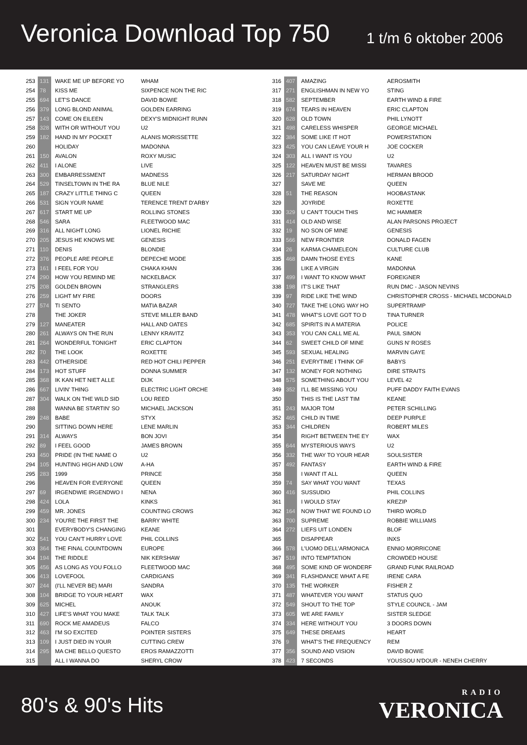Veronica Download Top 750
1 t/m 6 oktober 2006
| 253 | 131 | WAKE ME UP BEFORE YO | WHAM |
| 254 | 78 | KISS ME | SIXPENCE NON THE RIC |
| 255 | 694 | LET'S DANCE | DAVID BOWIE |
| 256 | 379 | LONG BLOND ANIMAL | GOLDEN EARRING |
| 257 | 143 | COME ON EILEEN | DEXY'S MIDNIGHT RUNN |
| 258 | 328 | WITH OR WITHOUT YOU | U2 |
| 259 | 182 | HAND IN MY POCKET | ALANIS MORISSETTE |
| 260 | | HOLIDAY | MADONNA |
| 261 | 150 | AVALON | ROXY MUSIC |
| 262 | 411 | I ALONE | LIVE |
| 263 | 300 | EMBARRESSMENT | MADNESS |
| 264 | 529 | TINSELTOWN IN THE RA | BLUE NILE |
| 265 | 187 | CRAZY LITTLE THING C | QUEEN |
| 266 | 531 | SIGN YOUR NAME | TERENCE TRENT D'ARBY |
| 267 | 617 | START ME UP | ROLLING STONES |
| 268 | 546 | SARA | FLEETWOOD MAC |
| 269 | 316 | ALL NIGHT LONG | LIONEL RICHIE |
| 270 | 205 | JESUS HE KNOWS ME | GENESIS |
| 271 | 110 | DENIS | BLONDIE |
| 272 | 376 | PEOPLE ARE PEOPLE | DEPECHE MODE |
| 273 | 161 | I FEEL FOR YOU | CHAKA KHAN |
| 274 | 290 | HOW YOU REMIND ME | NICKELBACK |
| 275 | 208 | GOLDEN BROWN | STRANGLERS |
| 276 | 259 | LIGHT MY FIRE | DOORS |
| 277 | 574 | TI SENTO | MATIA BAZAR |
| 278 | | THE JOKER | STEVE MILLER BAND |
| 279 | 127 | MANEATER | HALL AND OATES |
| 280 | 261 | ALWAYS ON THE RUN | LENNY KRAVITZ |
| 281 | 264 | WONDERFUL TONIGHT | ERIC CLAPTON |
| 282 | 70 | THE LOOK | ROXETTE |
| 283 | 442 | OTHERSIDE | RED HOT CHILI PEPPER |
| 284 | 173 | HOT STUFF | DONNA SUMMER |
| 285 | 368 | IK KAN HET NIET ALLE | DIJK |
| 286 | 667 | LIVIN' THING | ELECTRIC LIGHT ORCHE |
| 287 | 304 | WALK ON THE WILD SID | LOU REED |
| 288 | | WANNA BE STARTIN' SO | MICHAEL JACKSON |
| 289 | 248 | BABE | STYX |
| 290 | | SITTING DOWN HERE | LENE MARLIN |
| 291 | 314 | ALWAYS | BON JOVI |
| 292 | 89 | I FEEL GOOD | JAMES BROWN |
| 293 | 450 | PRIDE (IN THE NAME O | U2 |
| 294 | 105 | HUNTING HIGH AND LOW | A-HA |
| 295 | 283 | 1999 | PRINCE |
| 296 | | HEAVEN FOR EVERYONE | QUEEN |
| 297 | 69 | IRGENDWIE IRGENDWO I | NENA |
| 298 | 424 | LOLA | KINKS |
| 299 | 459 | MR. JONES | COUNTING CROWS |
| 300 | 234 | YOU'RE THE FIRST THE | BARRY WHITE |
| 301 | | EVERYBODY'S CHANGING | KEANE |
| 302 | 541 | YOU CAN'T HURRY LOVE | PHIL COLLINS |
| 303 | 364 | THE FINAL COUNTDOWN | EUROPE |
| 304 | 194 | THE RIDDLE | NIK KERSHAW |
| 305 | 456 | AS LONG AS YOU FOLLO | FLEETWOOD MAC |
| 306 | 413 | LOVEFOOL | CARDIGANS |
| 307 | 244 | (I'LL NEVER BE) MARI | SANDRA |
| 308 | 104 | BRIDGE TO YOUR HEART | WAX |
| 309 | 625 | MICHEL | ANOUK |
| 310 | 427 | LIFE'S WHAT YOU MAKE | TALK TALK |
| 311 | 690 | ROCK ME AMADEUS | FALCO |
| 312 | 463 | I'M SO EXCITED | POINTER SISTERS |
| 313 | 109 | I JUST DIED IN YOUR | CUTTING CREW |
| 314 | 295 | MA CHE BELLO QUESTO | EROS RAMAZZOTTI |
| 315 | | ALL I WANNA DO | SHERYL CROW |
| 316 | 407 | AMAZING | AEROSMITH |
| 317 | 271 | ENGLISHMAN IN NEW YO | STING |
| 318 | 582 | SEPTEMBER | EARTH WIND & FIRE |
| 319 | 674 | TEARS IN HEAVEN | ERIC CLAPTON |
| 320 | 628 | OLD TOWN | PHIL LYNOTT |
| 321 | 498 | CARELESS WHISPER | GEORGE MICHAEL |
| 322 | 384 | SOME LIKE IT HOT | POWERSTATION |
| 323 | 425 | YOU CAN LEAVE YOUR H | JOE COCKER |
| 324 | 303 | ALL I WANT IS YOU | U2 |
| 325 | 122 | HEAVEN MUST BE MISSI | TAVARES |
| 326 | 217 | SATURDAY NIGHT | HERMAN BROOD |
| 327 | | SAVE ME | QUEEN |
| 328 | 51 | THE REASON | HOOBASTANK |
| 329 | | JOYRIDE | ROXETTE |
| 330 | 329 | U CAN'T TOUCH THIS | MC HAMMER |
| 331 | 414 | OLD AND WISE | ALAN PARSONS PROJECT |
| 332 | 19 | NO SON OF MINE | GENESIS |
| 333 | 566 | NEW FRONTIER | DONALD FAGEN |
| 334 | 26 | KARMA CHAMELEON | CULTURE CLUB |
| 335 | 468 | DAMN THOSE EYES | KANE |
| 336 | | LIKE A VIRGIN | MADONNA |
| 337 | 499 | I WANT TO KNOW WHAT | FOREIGNER |
| 338 | 198 | IT'S LIKE THAT | RUN DMC - JASON NEVINS |
| 339 | 97 | RIDE LIKE THE WIND | CHRISTOPHER CROSS - MICHAEL MCDONALD |
| 340 | 727 | TAKE THE LONG WAY HO | SUPERTRAMP |
| 341 | 478 | WHAT'S LOVE GOT TO D | TINA TURNER |
| 342 | 685 | SPIRITS IN A MATERIA | POLICE |
| 343 | 353 | YOU CAN CALL ME AL | PAUL SIMON |
| 344 | 62 | SWEET CHILD OF MINE | GUNS N' ROSES |
| 345 | 593 | SEXUAL HEALING | MARVIN GAYE |
| 346 | 251 | EVERYTIME I THINK OF | BABYS |
| 347 | 132 | MONEY FOR NOTHING | DIRE STRAITS |
| 348 | 575 | SOMETHING ABOUT YOU | LEVEL 42 |
| 349 | 352 | I'LL BE MISSING YOU | PUFF DADDY FAITH EVANS |
| 350 | | THIS IS THE LAST TIM | KEANE |
| 351 | 243 | MAJOR TOM | PETER SCHILLING |
| 352 | 465 | CHILD IN TIME | DEEP PURPLE |
| 353 | 344 | CHILDREN | ROBERT MILES |
| 354 | | RIGHT BETWEEN THE EY | WAX |
| 355 | 644 | MYSTERIOUS WAYS | U2 |
| 356 | 332 | THE WAY TO YOUR HEAR | SOULSISTER |
| 357 | 492 | FANTASY | EARTH WIND & FIRE |
| 358 | | I WANT IT ALL | QUEEN |
| 359 | 74 | SAY WHAT YOU WANT | TEXAS |
| 360 | 416 | SUSSUDIO | PHIL COLLINS |
| 361 | | I WOULD STAY | KREZIP |
| 362 | 164 | NOW THAT WE FOUND LO | THIRD WORLD |
| 363 | 700 | SUPREME | ROBBIE WILLIAMS |
| 364 | 272 | LIEFS UIT LONDEN | BLOF |
| 365 | | DISAPPEAR | INXS |
| 366 | 578 | L'UOMO DELL'ARMONICA | ENNIO MORRICONE |
| 367 | 519 | INTO TEMPTATION | CROWDED HOUSE |
| 368 | 495 | SOME KIND OF WONDERF | GRAND FUNK RAILROAD |
| 369 | 341 | FLASHDANCE WHAT A FE | IRENE CARA |
| 370 | 135 | THE WORKER | FISHER Z |
| 371 | 487 | WHATEVER YOU WANT | STATUS QUO |
| 372 | 549 | SHOUT TO THE TOP | STYLE COUNCIL - JAM |
| 373 | 605 | WE ARE FAMILY | SISTER SLEDGE |
| 374 | 334 | HERE WITHOUT YOU | 3 DOORS DOWN |
| 375 | 649 | THESE DREAMS | HEART |
| 376 | 9 | WHAT'S THE FREQUENCY | REM |
| 377 | 356 | SOUND AND VISION | DAVID BOWIE |
| 378 | 423 | 7 SECONDS | YOUSSOU N'DOUR - NENEH CHERRY |
80's & 90's Hits
RADIO
VERONICA